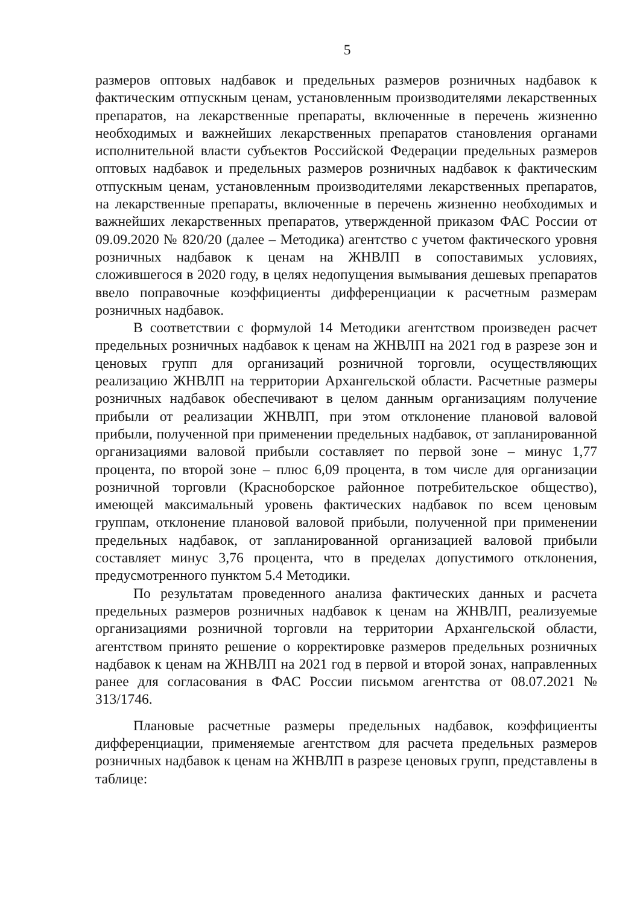5
размеров оптовых надбавок и предельных размеров розничных надбавок к фактическим отпускным ценам, установленным производителями лекарственных препаратов, на лекарственные препараты, включенные в перечень жизненно необходимых и важнейших лекарственных препаратов становления органами исполнительной власти субъектов Российской Федерации предельных размеров оптовых надбавок и предельных размеров розничных надбавок к фактическим отпускным ценам, установленным производителями лекарственных препаратов, на лекарственные препараты, включенные в перечень жизненно необходимых и важнейших лекарственных препаратов, утвержденной приказом ФАС России от 09.09.2020 № 820/20 (далее – Методика) агентство с учетом фактического уровня розничных надбавок к ценам на ЖНВЛП в сопоставимых условиях, сложившегося в 2020 году, в целях недопущения вымывания дешевых препаратов ввело поправочные коэффициенты дифференциации к расчетным размерам розничных надбавок.
В соответствии с формулой 14 Методики агентством произведен расчет предельных розничных надбавок к ценам на ЖНВЛП на 2021 год в разрезе зон и ценовых групп для организаций розничной торговли, осуществляющих реализацию ЖНВЛП на территории Архангельской области. Расчетные размеры розничных надбавок обеспечивают в целом данным организациям получение прибыли от реализации ЖНВЛП, при этом отклонение плановой валовой прибыли, полученной при применении предельных надбавок, от запланированной организациями валовой прибыли составляет по первой зоне – минус 1,77 процента, по второй зоне – плюс 6,09 процента, в том числе для организации розничной торговли (Красноборское районное потребительское общество), имеющей максимальный уровень фактических надбавок по всем ценовым группам, отклонение плановой валовой прибыли, полученной при применении предельных надбавок, от запланированной организацией валовой прибыли составляет минус 3,76 процента, что в пределах допустимого отклонения, предусмотренного пунктом 5.4 Методики.
По результатам проведенного анализа фактических данных и расчета предельных размеров розничных надбавок к ценам на ЖНВЛП, реализуемые организациями розничной торговли на территории Архангельской области, агентством принято решение о корректировке размеров предельных розничных надбавок к ценам на ЖНВЛП на 2021 год в первой и второй зонах, направленных ранее для согласования в ФАС России письмом агентства от 08.07.2021 № 313/1746.
Плановые расчетные размеры предельных надбавок, коэффициенты дифференциации, применяемые агентством для расчета предельных размеров розничных надбавок к ценам на ЖНВЛП в разрезе ценовых групп, представлены в таблице: